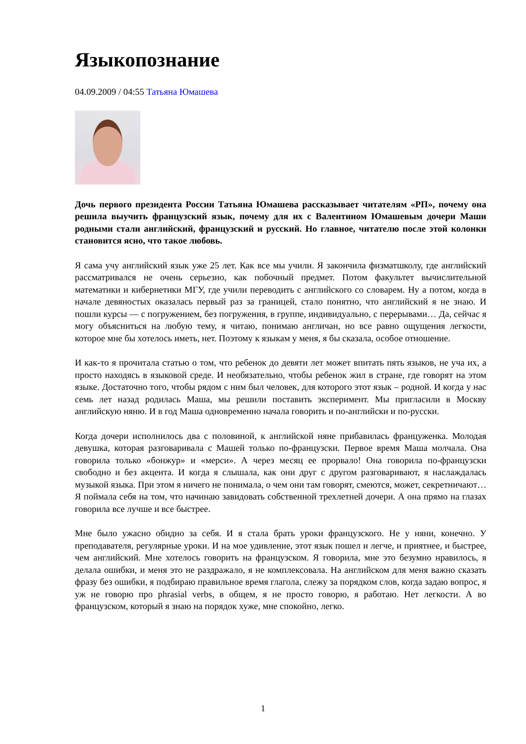Языкопознание
04.09.2009 / 04:55 Татьяна Юмашева
Дочь первого президента России Татьяна Юмашева рассказывает читателям «РП», почему она решила выучить французский язык, почему для их с Валентином Юмашевым дочери Маши родными стали английский, французский и русский. Но главное, читателю после этой колонки становится ясно, что такое любовь.
Я сама учу английский язык уже 25 лет. Как все мы учили. Я закончила физматшколу, где английский рассматривался не очень серьезно, как побочный предмет. Потом факультет вычислительной математики и кибернетики МГУ, где учили переводить с английского со словарем. Ну а потом, когда в начале девяностых оказалась первый раз за границей, стало понятно, что английский я не знаю. И пошли курсы — с погружением, без погружения, в группе, индивидуально, с перерывами… Да, сейчас я могу объясниться на любую тему, я читаю, понимаю англичан, но все равно ощущения легкости, которое мне бы хотелось иметь, нет. Поэтому к языкам у меня, я бы сказала, особое отношение.
И как-то я прочитала статью о том, что ребенок до девяти лет может впитать пять языков, не уча их, а просто находясь в языковой среде. И необязательно, чтобы ребенок жил в стране, где говорят на этом языке. Достаточно того, чтобы рядом с ним был человек, для которого этот язык – родной. И когда у нас семь лет назад родилась Маша, мы решили поставить эксперимент. Мы пригласили в Москву английскую няню. И в год Маша одновременно начала говорить и по-английски и по-русски.
Когда дочери исполнилось два с половиной, к английской няне прибавилась француженка. Молодая девушка, которая разговаривала с Машей только по-французски. Первое время Маша молчала. Она говорила только «бонжур» и «мерси». А через месяц ее прорвало! Она говорила по-французски свободно и без акцента. И когда я слышала, как они друг с другом разговаривают, я наслаждалась музыкой языка. При этом я ничего не понимала, о чем они там говорят, смеются, может, секретничают… Я поймала себя на том, что начинаю завидовать собственной трехлетней дочери. А она прямо на глазах говорила все лучше и все быстрее.
Мне было ужасно обидно за себя. И я стала брать уроки французского. Не у няни, конечно. У преподавателя, регулярные уроки. И на мое удивление, этот язык пошел и легче, и приятнее, и быстрее, чем английский. Мне хотелось говорить на французском. Я говорила, мне это безумно нравилось, я делала ошибки, и меня это не раздражало, я не комплексовала. На английском для меня важно сказать фразу без ошибки, я подбираю правильное время глагола, слежу за порядком слов, когда задаю вопрос, я уж не говорю про phrasial verbs, в общем, я не просто говорю, я работаю. Нет легкости. А во французском, который я знаю на порядок хуже, мне спокойно, легко.
1